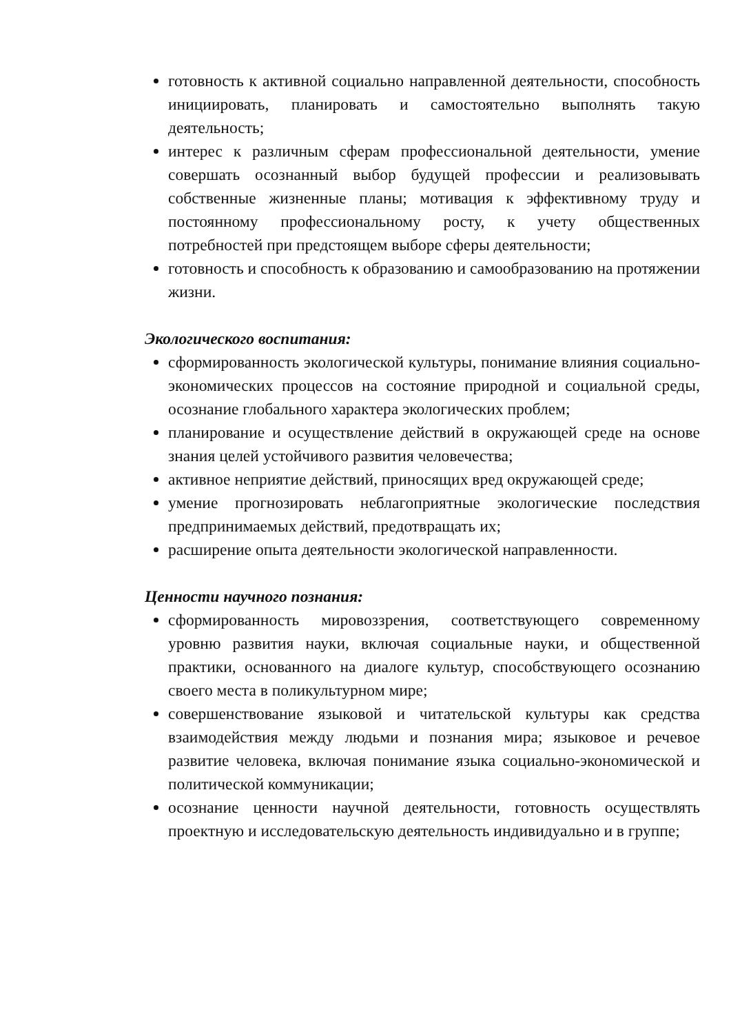готовность к активной социально направленной деятельности, способность инициировать, планировать и самостоятельно выполнять такую деятельность;
интерес к различным сферам профессиональной деятельности, умение совершать осознанный выбор будущей профессии и реализовывать собственные жизненные планы; мотивация к эффективному труду и постоянному профессиональному росту, к учету общественных потребностей при предстоящем выборе сферы деятельности;
готовность и способность к образованию и самообразованию на протяжении жизни.
Экологического воспитания:
сформированность экологической культуры, понимание влияния социально-экономических процессов на состояние природной и социальной среды, осознание глобального характера экологических проблем;
планирование и осуществление действий в окружающей среде на основе знания целей устойчивого развития человечества;
активное неприятие действий, приносящих вред окружающей среде;
умение прогнозировать неблагоприятные экологические последствия предпринимаемых действий, предотвращать их;
расширение опыта деятельности экологической направленности.
Ценности научного познания:
сформированность мировоззрения, соответствующего современному уровню развития науки, включая социальные науки, и общественной практики, основанного на диалоге культур, способствующего осознанию своего места в поликультурном мире;
совершенствование языковой и читательской культуры как средства взаимодействия между людьми и познания мира; языковое и речевое развитие человека, включая понимание языка социально-экономической и политической коммуникации;
осознание ценности научной деятельности, готовность осуществлять проектную и исследовательскую деятельность индивидуально и в группе;